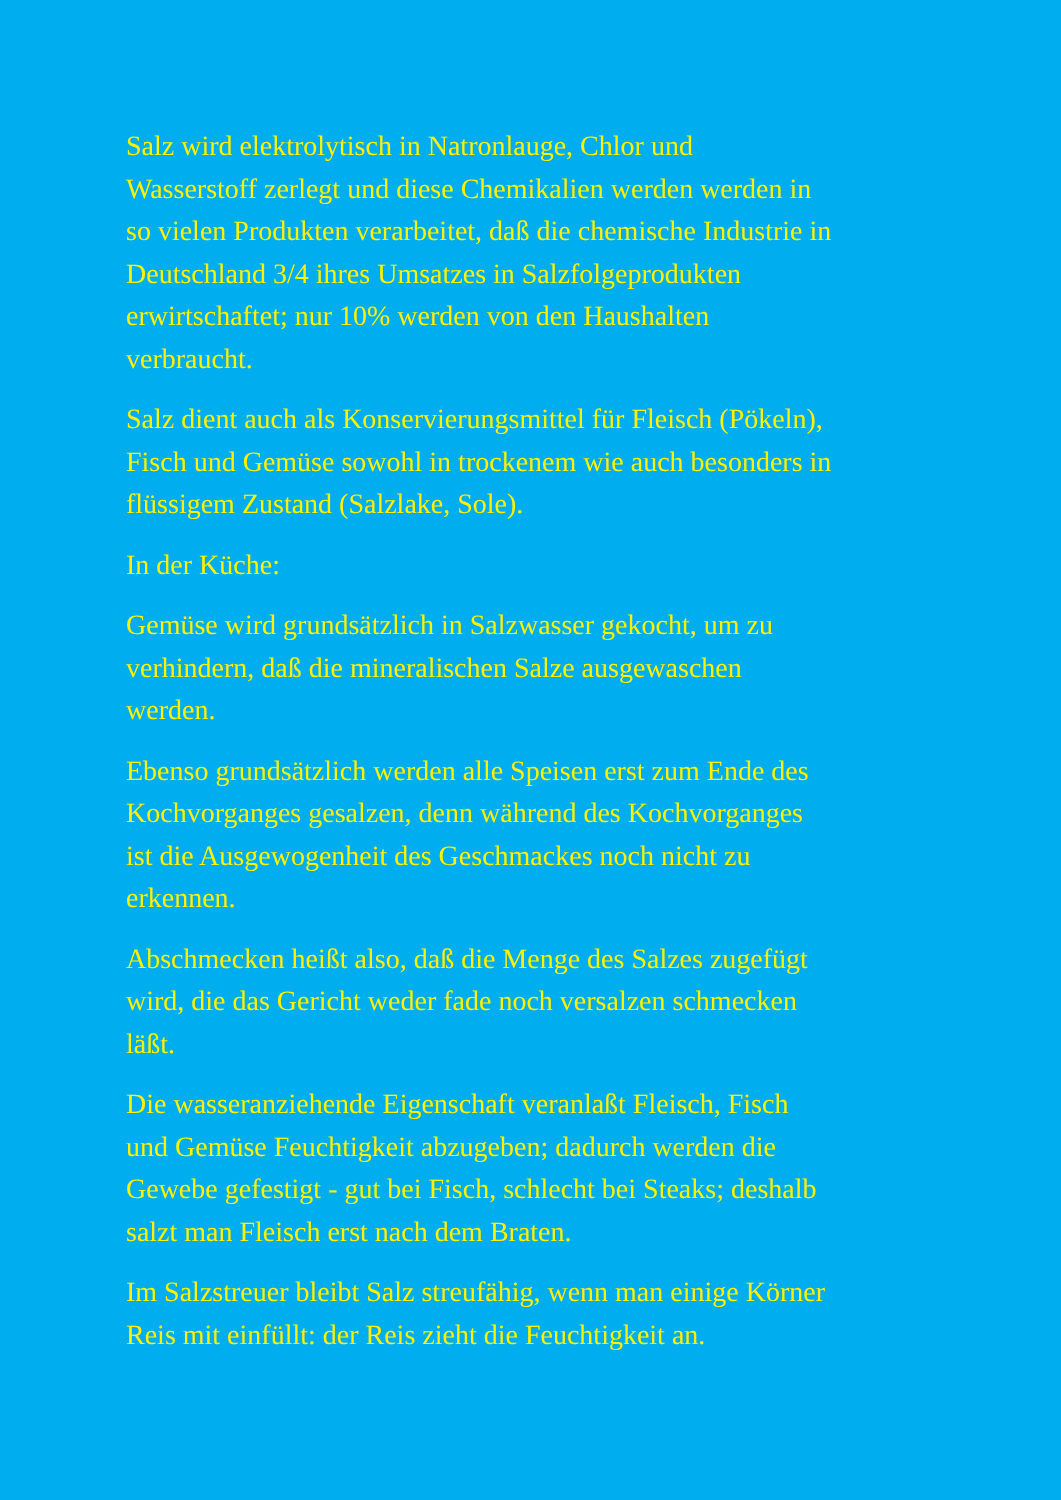Salz wird elektrolytisch in Natronlauge, Chlor und
Wasserstoff zerlegt und diese Chemikalien werden werden in
so vielen Produkten verarbeitet, daß die chemische Industrie in
Deutschland 3/4 ihres Umsatzes in Salzfolgeprodukten
erwirtschaftet; nur 10% werden von den Haushalten
verbraucht.
Salz dient auch als Konservierungsmittel für Fleisch (Pökeln),
Fisch und Gemüse sowohl in trockenem wie auch besonders in
flüssigem Zustand (Salzlake, Sole).
In der Küche:
Gemüse wird grundsätzlich in Salzwasser gekocht, um zu
verhindern, daß die mineralischen Salze ausgewaschen
werden.
Ebenso grundsätzlich werden alle Speisen erst zum Ende des
Kochvorganges gesalzen, denn während des Kochvorganges
ist die Ausgewogenheit des Geschmackes noch nicht zu
erkennen.
Abschmecken heißt also, daß die Menge des Salzes zugefügt
wird, die das Gericht weder fade noch versalzen schmecken
läßt.
Die wasseranziehende Eigenschaft veranlaßt Fleisch, Fisch
und Gemüse Feuchtigkeit abzugeben; dadurch werden die
Gewebe gefestigt - gut bei Fisch, schlecht bei Steaks; deshalb
salzt man Fleisch erst nach dem Braten.
Im Salzstreuer bleibt Salz streufähig, wenn man einige Körner
Reis mit einfüllt: der Reis zieht die Feuchtigkeit an.